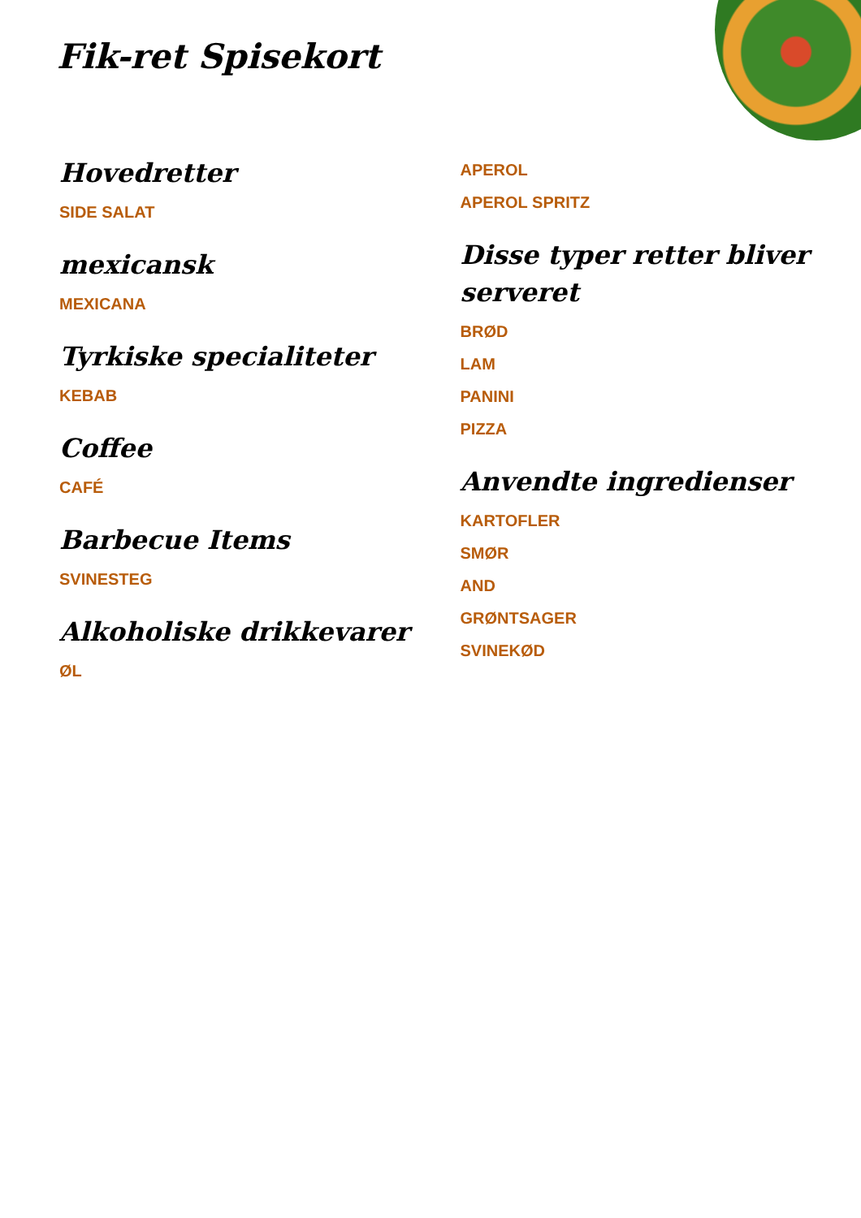Fik-ret Spisekort
Hovedretter
SIDE SALAT
mexicansk
MEXICANA
Tyrkiske specialiteter
KEBAB
Coffee
CAFÉ
Barbecue Items
SVINESTEG
Alkoholiske drikkevarer
ØL
APEROL
APEROL SPRITZ
Disse typer retter bliver serveret
BRØD
LAM
PANINI
PIZZA
Anvendte ingredienser
KARTOFLER
SMØR
AND
GRØNTSAGER
SVINEKØD